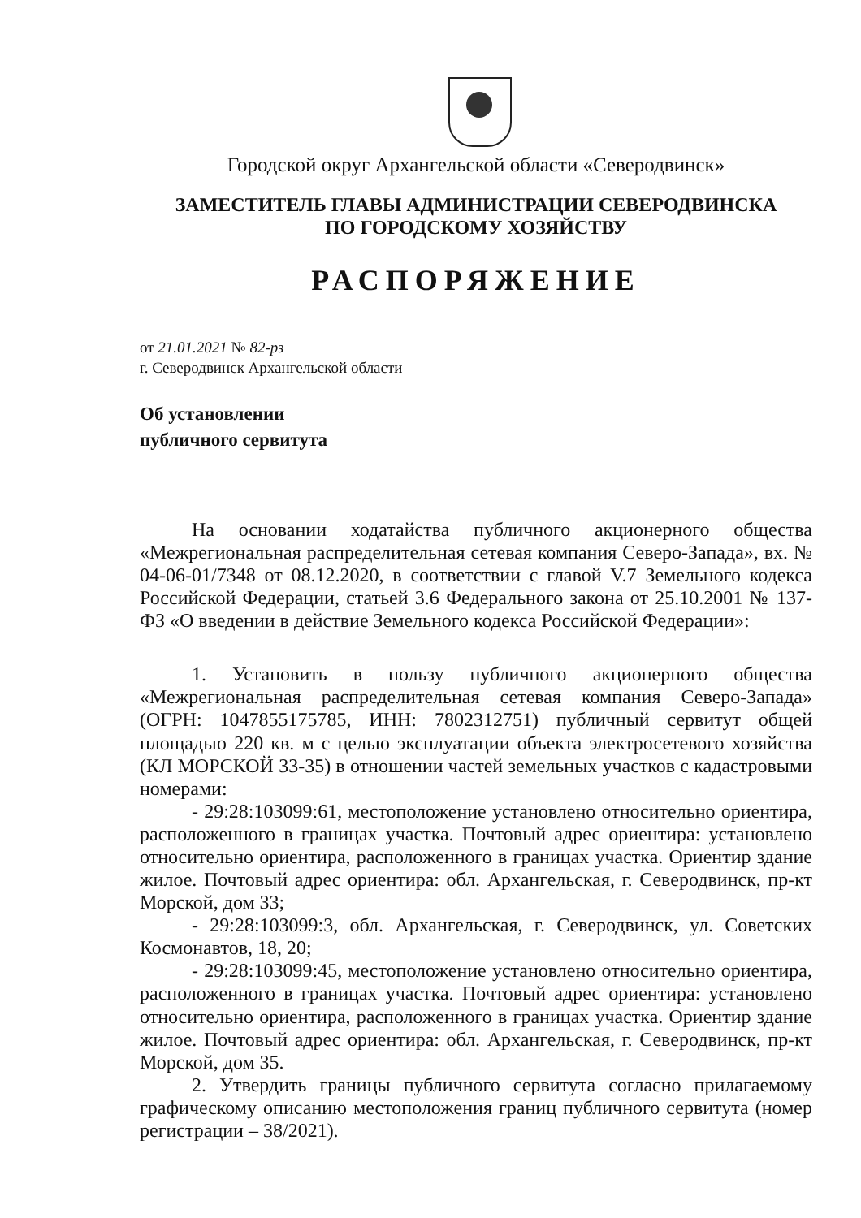Городской округ Архангельской области «Северодвинск»
ЗАМЕСТИТЕЛЬ ГЛАВЫ АДМИНИСТРАЦИИ СЕВЕРОДВИНСКА
ПО ГОРОДСКОМУ ХОЗЯЙСТВУ
РАСПОРЯЖЕНИЕ
от 21.01.2021 № 82-рз
г. Северодвинск Архангельской области
Об установлении
публичного сервитута
На основании ходатайства публичного акционерного общества «Межрегиональная распределительная сетевая компания Северо-Запада», вх. № 04-06-01/7348 от 08.12.2020, в соответствии с главой V.7 Земельного кодекса Российской Федерации, статьей 3.6 Федерального закона от 25.10.2001 № 137-ФЗ «О введении в действие Земельного кодекса Российской Федерации»:
1. Установить в пользу публичного акционерного общества «Межрегиональная распределительная сетевая компания Северо-Запада» (ОГРН: 1047855175785, ИНН: 7802312751) публичный сервитут общей площадью 220 кв. м с целью эксплуатации объекта электросетевого хозяйства (КЛ МОРСКОЙ 33-35) в отношении частей земельных участков с кадастровыми номерами:
- 29:28:103099:61, местоположение установлено относительно ориентира, расположенного в границах участка. Почтовый адрес ориентира: установлено относительно ориентира, расположенного в границах участка. Ориентир здание жилое. Почтовый адрес ориентира: обл. Архангельская, г. Северодвинск, пр-кт Морской, дом 33;
- 29:28:103099:3, обл. Архангельская, г. Северодвинск, ул. Советских Космонавтов, 18, 20;
- 29:28:103099:45, местоположение установлено относительно ориентира, расположенного в границах участка. Почтовый адрес ориентира: установлено относительно ориентира, расположенного в границах участка. Ориентир здание жилое. Почтовый адрес ориентира: обл. Архангельская, г. Северодвинск, пр-кт Морской, дом 35.
2. Утвердить границы публичного сервитута согласно прилагаемому графическому описанию местоположения границ публичного сервитута (номер регистрации – 38/2021).